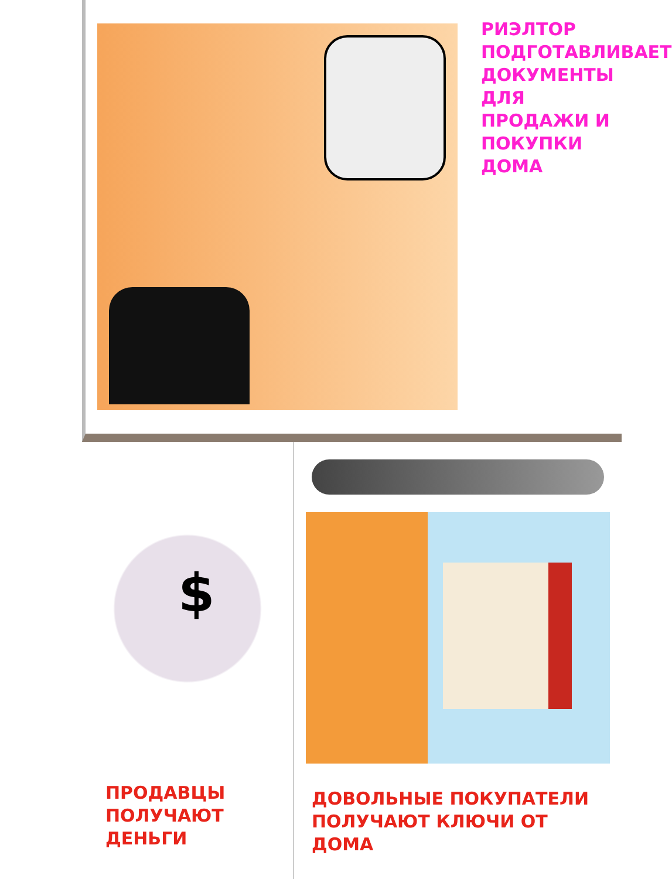РИЭЛТОР ПОДГОТАВЛИВАЕТ ДОКУМЕНТЫ ДЛЯ ПРОДАЖИ И ПОКУПКИ ДОМА
$
ПРОДАВЦЫ ПОЛУЧАЮТ ДЕНЬГИ
ДОВОЛЬНЫЕ ПОКУПАТЕЛИ ПОЛУЧАЮТ КЛЮЧИ ОТ ДОМА